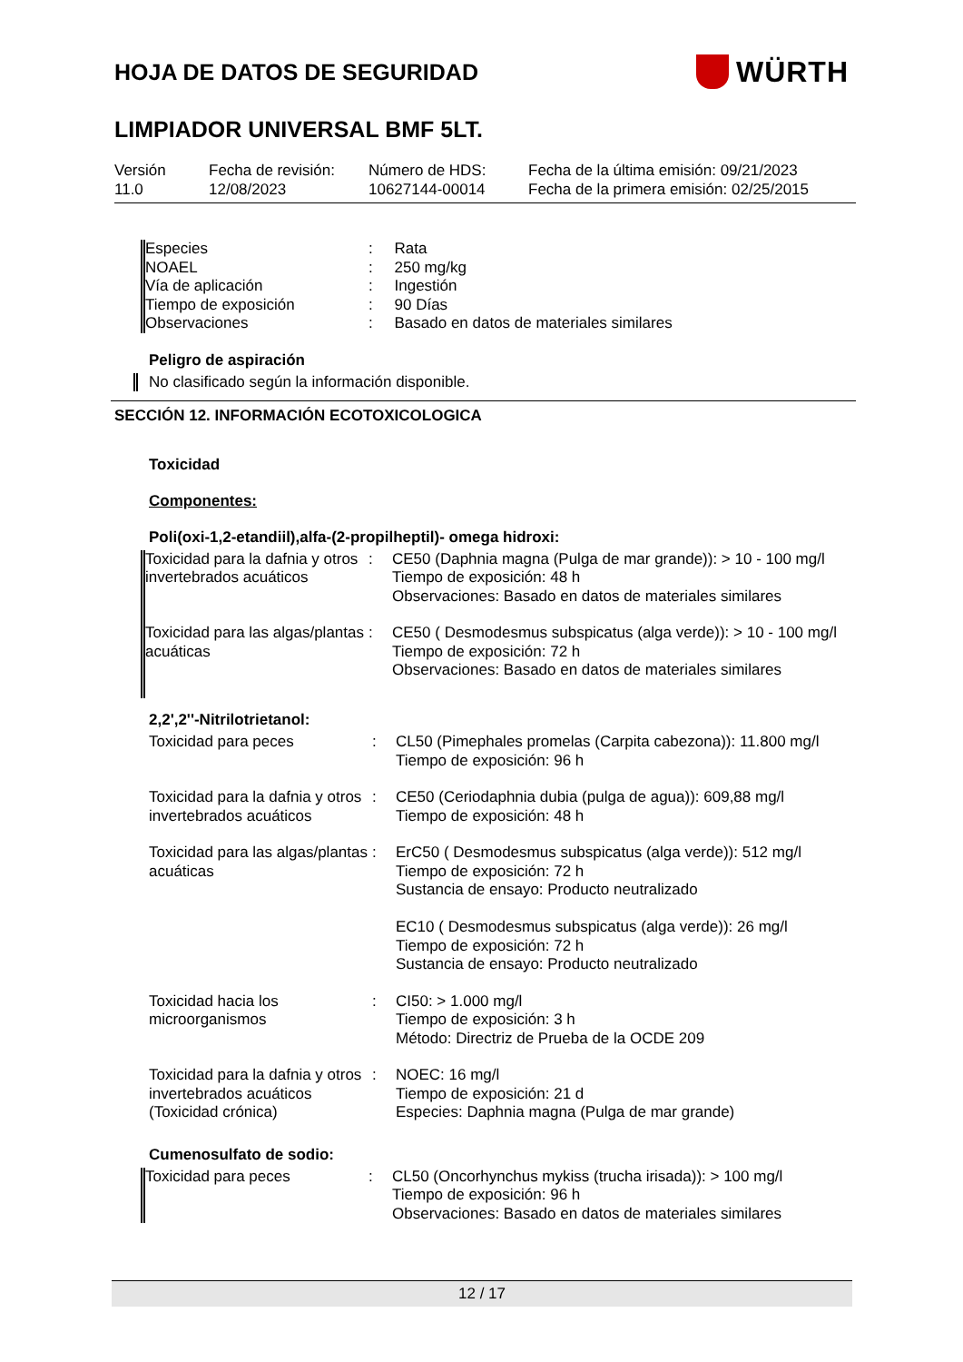HOJA DE DATOS DE SEGURIDAD
WÜRTH
LIMPIADOR UNIVERSAL BMF 5LT.
Versión
11.0
Fecha de revisión:
12/08/2023
Número de HDS:
10627144-00014
Fecha de la última emisión: 09/21/2023
Fecha de la primera emisión: 02/25/2015
| Especies | : | Rata |
| NOAEL | : | 250 mg/kg |
| Vía de aplicación | : | Ingestión |
| Tiempo de exposición | : | 90 Días |
| Observaciones | : | Basado en datos de materiales similares |
Peligro de aspiración
No clasificado según la información disponible.
SECCIÓN 12. INFORMACIÓN ECOTOXICOLOGICA
Toxicidad
Componentes:
Poli(oxi-1,2-etandiil),alfa-(2-propilheptil)- omega hidroxi:
| Toxicidad para la dafnia y otros invertebrados acuáticos | : | CE50 (Daphnia magna (Pulga de mar grande)): > 10 - 100 mg/l Tiempo de exposición: 48 h Observaciones: Basado en datos de materiales similares |
| Toxicidad para las algas/plantas acuáticas | : | CE50 ( Desmodesmus subspicatus (alga verde)): > 10 - 100 mg/l Tiempo de exposición: 72 h Observaciones: Basado en datos de materiales similares |
2,2',2''-Nitrilotrietanol:
| Toxicidad para peces | : | CL50 (Pimephales promelas (Carpita cabezona)): 11.800 mg/l Tiempo de exposición: 96 h |
| Toxicidad para la dafnia y otros invertebrados acuáticos | : | CE50 (Ceriodaphnia dubia (pulga de agua)): 609,88 mg/l Tiempo de exposición: 48 h |
| Toxicidad para las algas/plantas acuáticas | : | ErC50 ( Desmodesmus subspicatus (alga verde)): 512 mg/l Tiempo de exposición: 72 h Sustancia de ensayo: Producto neutralizado EC10 ( Desmodesmus subspicatus (alga verde)): 26 mg/l Tiempo de exposición: 72 h Sustancia de ensayo: Producto neutralizado |
| Toxicidad hacia los microorganismos | : | CI50: > 1.000 mg/l Tiempo de exposición: 3 h Método: Directriz de Prueba de la OCDE 209 |
| Toxicidad para la dafnia y otros invertebrados acuáticos (Toxicidad crónica) | : | NOEC: 16 mg/l Tiempo de exposición: 21 d Especies: Daphnia magna (Pulga de mar grande) |
Cumenosulfato de sodio:
| Toxicidad para peces | : | CL50 (Oncorhynchus mykiss (trucha irisada)): > 100 mg/l Tiempo de exposición: 96 h Observaciones: Basado en datos de materiales similares |
12 / 17